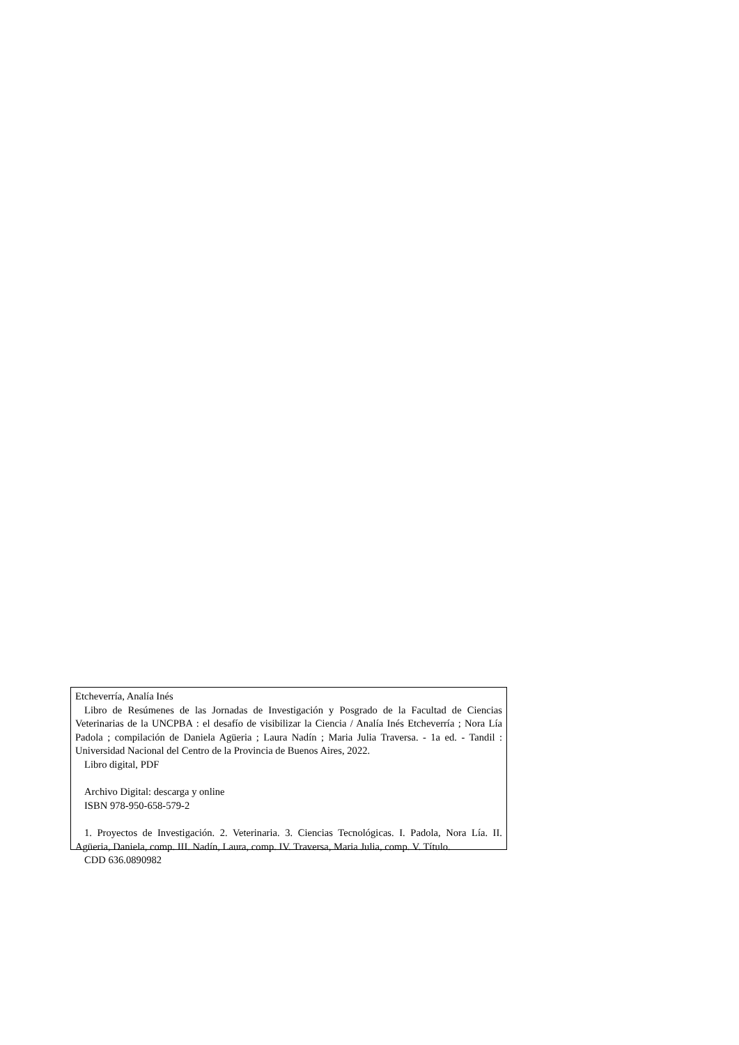Etcheverría, Analía Inés
Libro de Resúmenes de las Jornadas de Investigación y Posgrado de la Facultad de Ciencias Veterinarias de la UNCPBA : el desafío de visibilizar la Ciencia / Analía Inés Etcheverría ; Nora Lía Padola ; compilación de Daniela Agüeria ; Laura Nadín ; Maria Julia Traversa. - 1a ed. - Tandil : Universidad Nacional del Centro de la Provincia de Buenos Aires, 2022.
Libro digital, PDF
Archivo Digital: descarga y online
ISBN 978-950-658-579-2
1. Proyectos de Investigación. 2. Veterinaria. 3. Ciencias Tecnológicas. I. Padola, Nora Lía. II. Agüeria, Daniela, comp. III. Nadín, Laura, comp. IV. Traversa, Maria Julia, comp. V. Título.
CDD 636.0890982